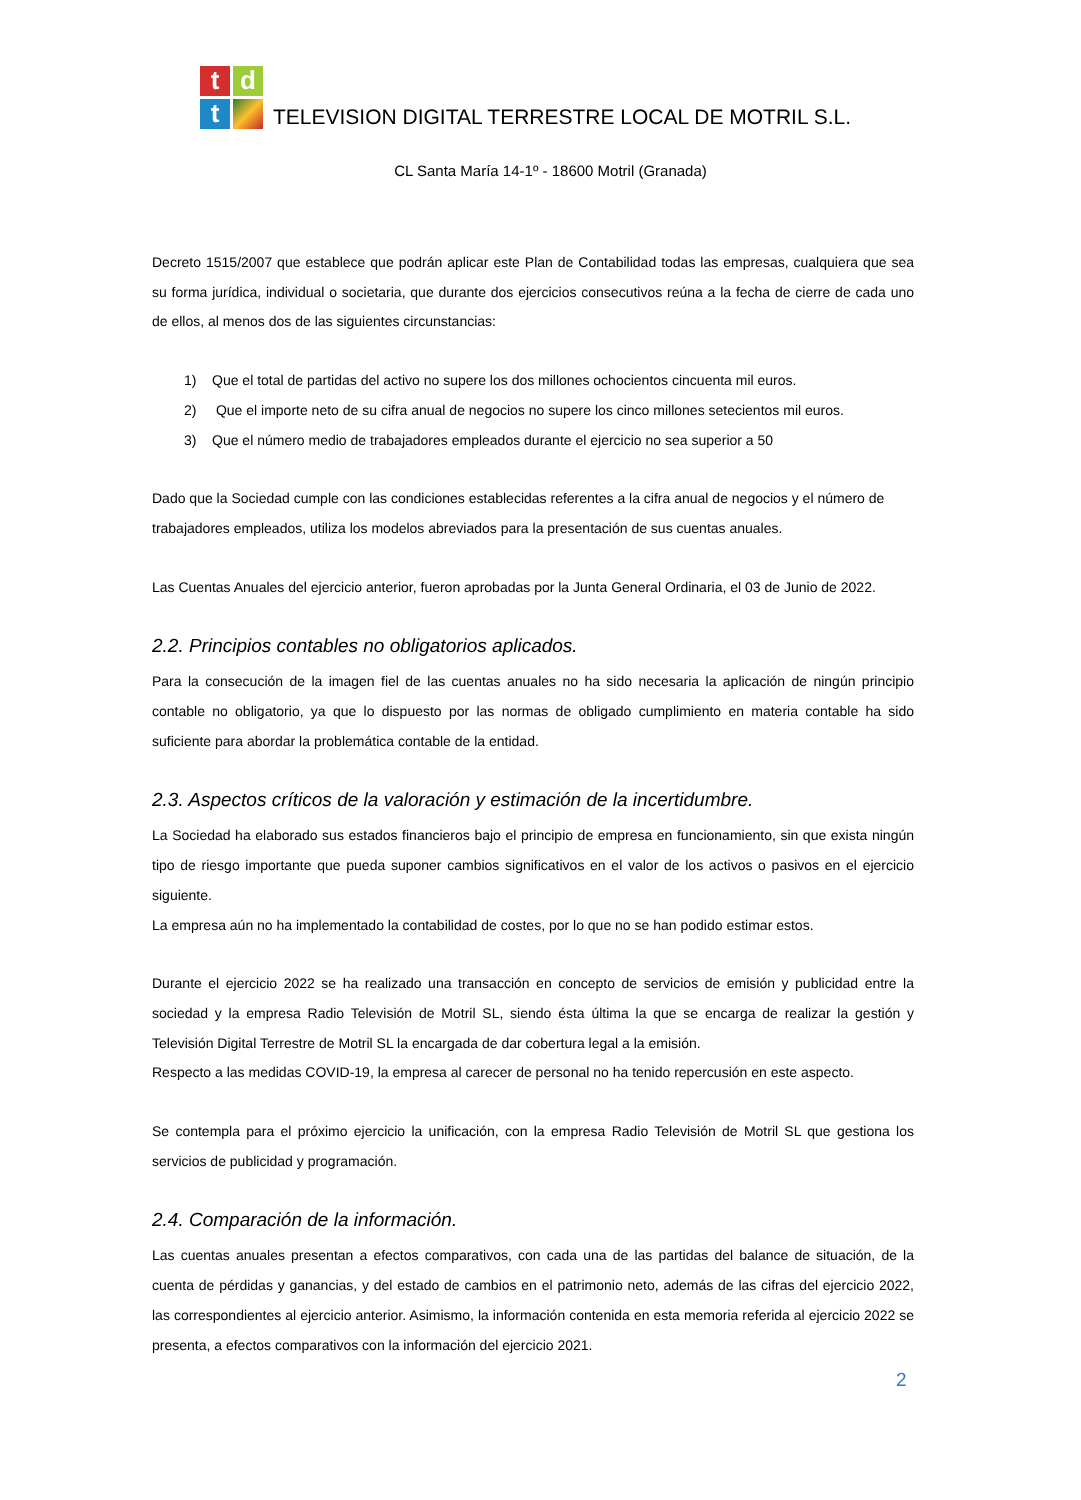t
d
t
TELEVISION DIGITAL TERRESTRE LOCAL DE MOTRIL S.L.
CL Santa María 14-1º - 18600 Motril (Granada)
Decreto 1515/2007 que establece que podrán aplicar este Plan de Contabilidad todas las empresas, cualquiera que sea su forma jurídica, individual o societaria, que durante dos ejercicios consecutivos reúna a la fecha de cierre de cada uno de ellos, al menos dos de las siguientes circunstancias:
1) Que el total de partidas del activo no supere los dos millones ochocientos cincuenta mil euros.
2) Que el importe neto de su cifra anual de negocios no supere los cinco millones setecientos mil euros.
3) Que el número medio de trabajadores empleados durante el ejercicio no sea superior a 50
Dado que la Sociedad cumple con las condiciones establecidas referentes a la cifra anual de negocios y el número de trabajadores empleados, utiliza los modelos abreviados para la presentación de sus cuentas anuales.
Las Cuentas Anuales del ejercicio anterior, fueron aprobadas por la Junta General Ordinaria, el 03 de Junio de 2022.
2.2. Principios contables no obligatorios aplicados.
Para la consecución de la imagen fiel de las cuentas anuales no ha sido necesaria la aplicación de ningún principio contable no obligatorio, ya que lo dispuesto por las normas de obligado cumplimiento en materia contable ha sido suficiente para abordar la problemática contable de la entidad.
2.3. Aspectos críticos de la valoración y estimación de la incertidumbre.
La Sociedad ha elaborado sus estados financieros bajo el principio de empresa en funcionamiento, sin que exista ningún tipo de riesgo importante que pueda suponer cambios significativos en el valor de los activos o pasivos en el ejercicio siguiente.
La empresa aún no ha implementado la contabilidad de costes, por lo que no se han podido estimar estos.
Durante el ejercicio 2022 se ha realizado una transacción en concepto de servicios de emisión y publicidad entre la sociedad y la empresa Radio Televisión de Motril SL, siendo ésta última la que se encarga de realizar la gestión y Televisión Digital Terrestre de Motril SL la encargada de dar cobertura legal a la emisión.
Respecto a las medidas COVID-19, la empresa al carecer de personal no ha tenido repercusión en este aspecto.
Se contempla para el próximo ejercicio la unificación, con la empresa Radio Televisión de Motril SL que gestiona los servicios de publicidad y programación.
2.4. Comparación de la información.
Las cuentas anuales presentan a efectos comparativos, con cada una de las partidas del balance de situación, de la cuenta de pérdidas y ganancias, y del estado de cambios en el patrimonio neto, además de las cifras del ejercicio 2022, las correspondientes al ejercicio anterior. Asimismo, la información contenida en esta memoria referida al ejercicio 2022 se presenta, a efectos comparativos con la información del ejercicio 2021.
2